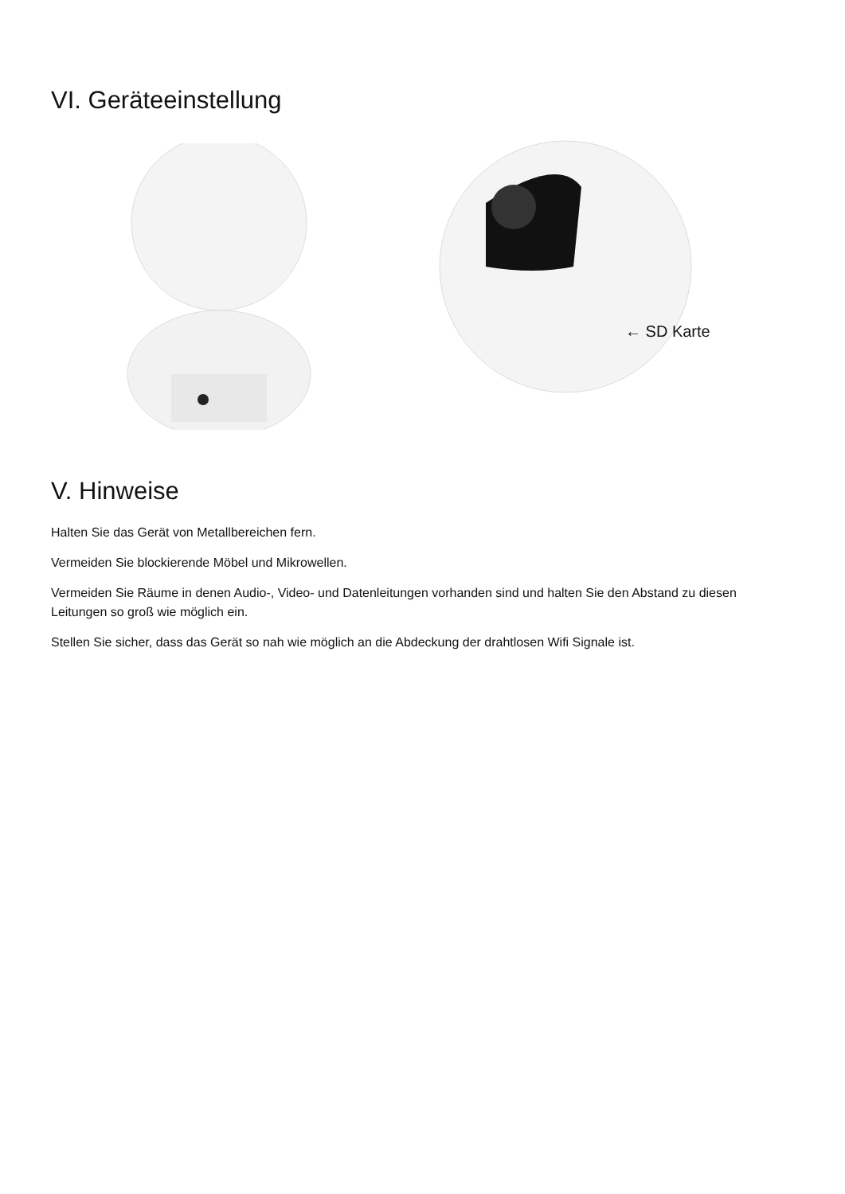VI. Geräteeinstellung
← SD Karte
V. Hinweise
Halten Sie das Gerät von Metallbereichen fern.
Vermeiden Sie blockierende Möbel und Mikrowellen.
Vermeiden Sie Räume in denen Audio-, Video- und Datenleitungen vorhanden sind und halten Sie den Abstand zu diesen Leitungen so groß wie möglich ein.
Stellen Sie sicher, dass das Gerät so nah wie möglich an die Abdeckung der drahtlosen Wifi Signale ist.